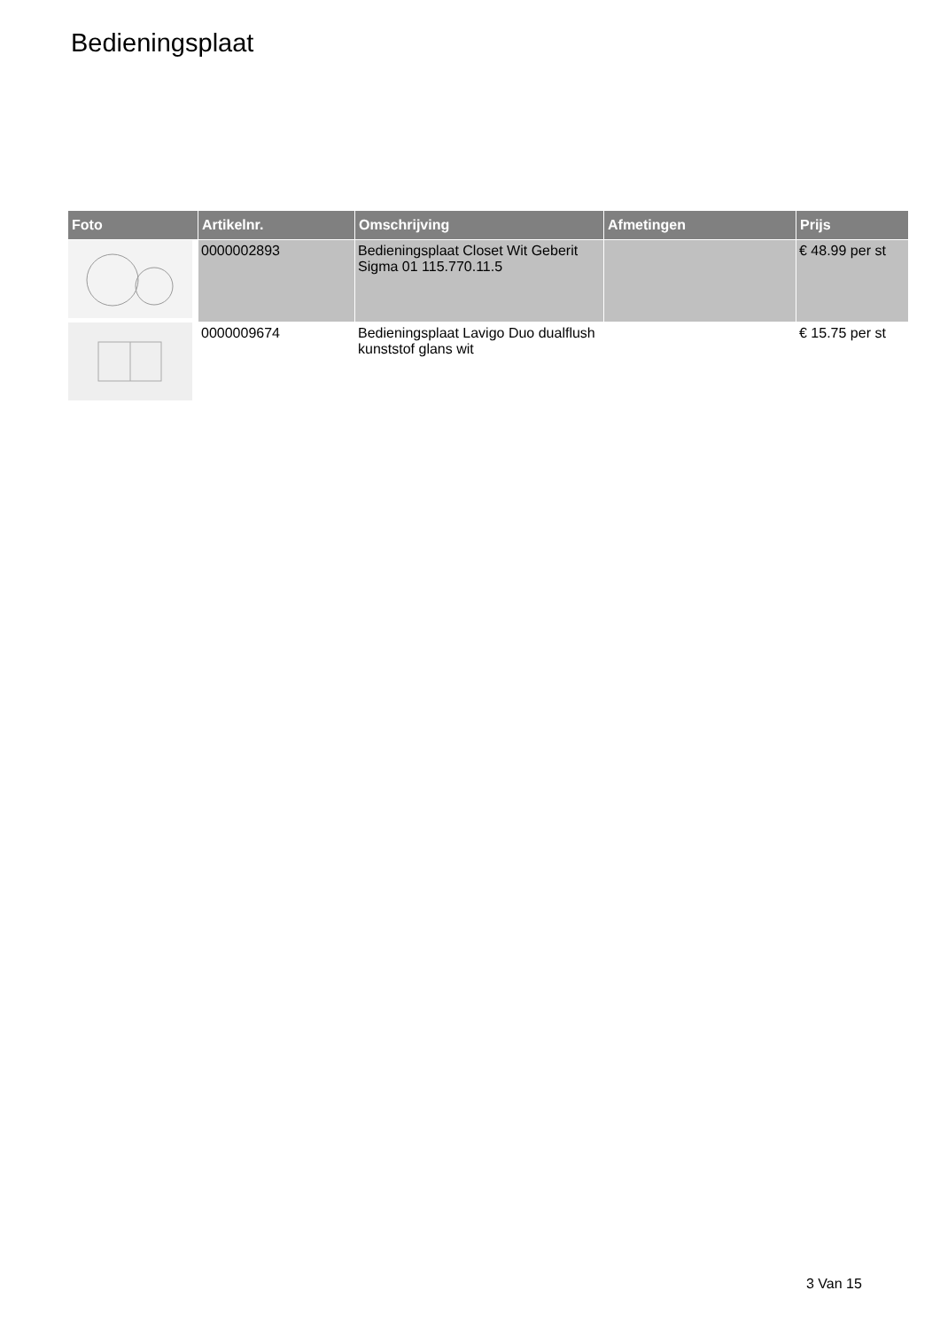Bedieningsplaat
| Foto | Artikelnr. | Omschrijving | Afmetingen | Prijs |
| --- | --- | --- | --- | --- |
| | 0000002893 | Bedieningsplaat Closet Wit Geberit Sigma 01 115.770.11.5 | | € 48.99 per st |
| | 0000009674 | Bedieningsplaat Lavigo Duo dualflush kunststof glans wit | | € 15.75 per st |
3 Van 15